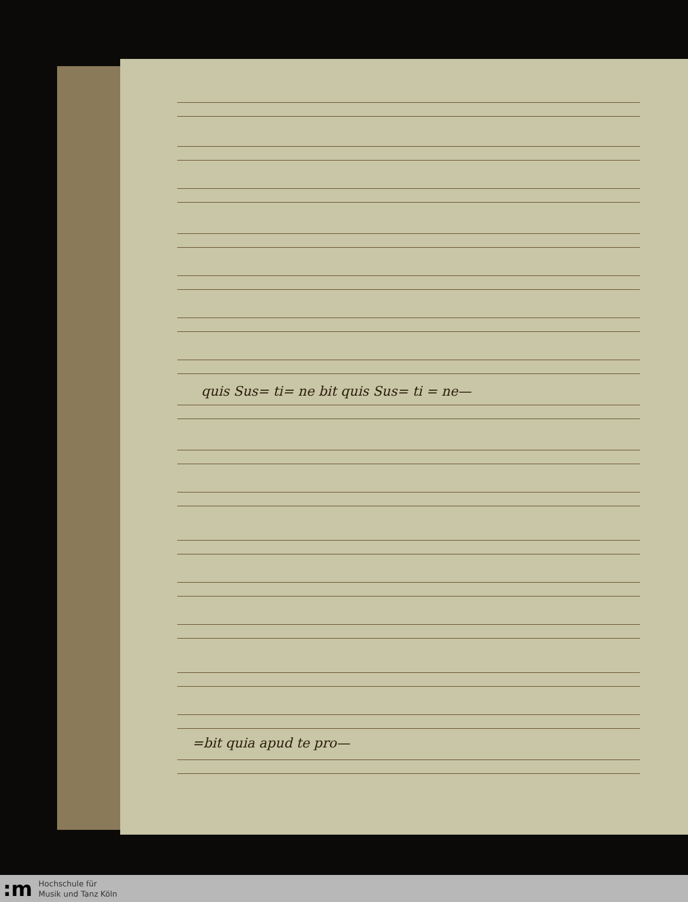quis Sus= ti= ne bit quis Sus= ti = ne—
=bit quia apud te pro—
:m
Hochschule für
Musik und Tanz Köln